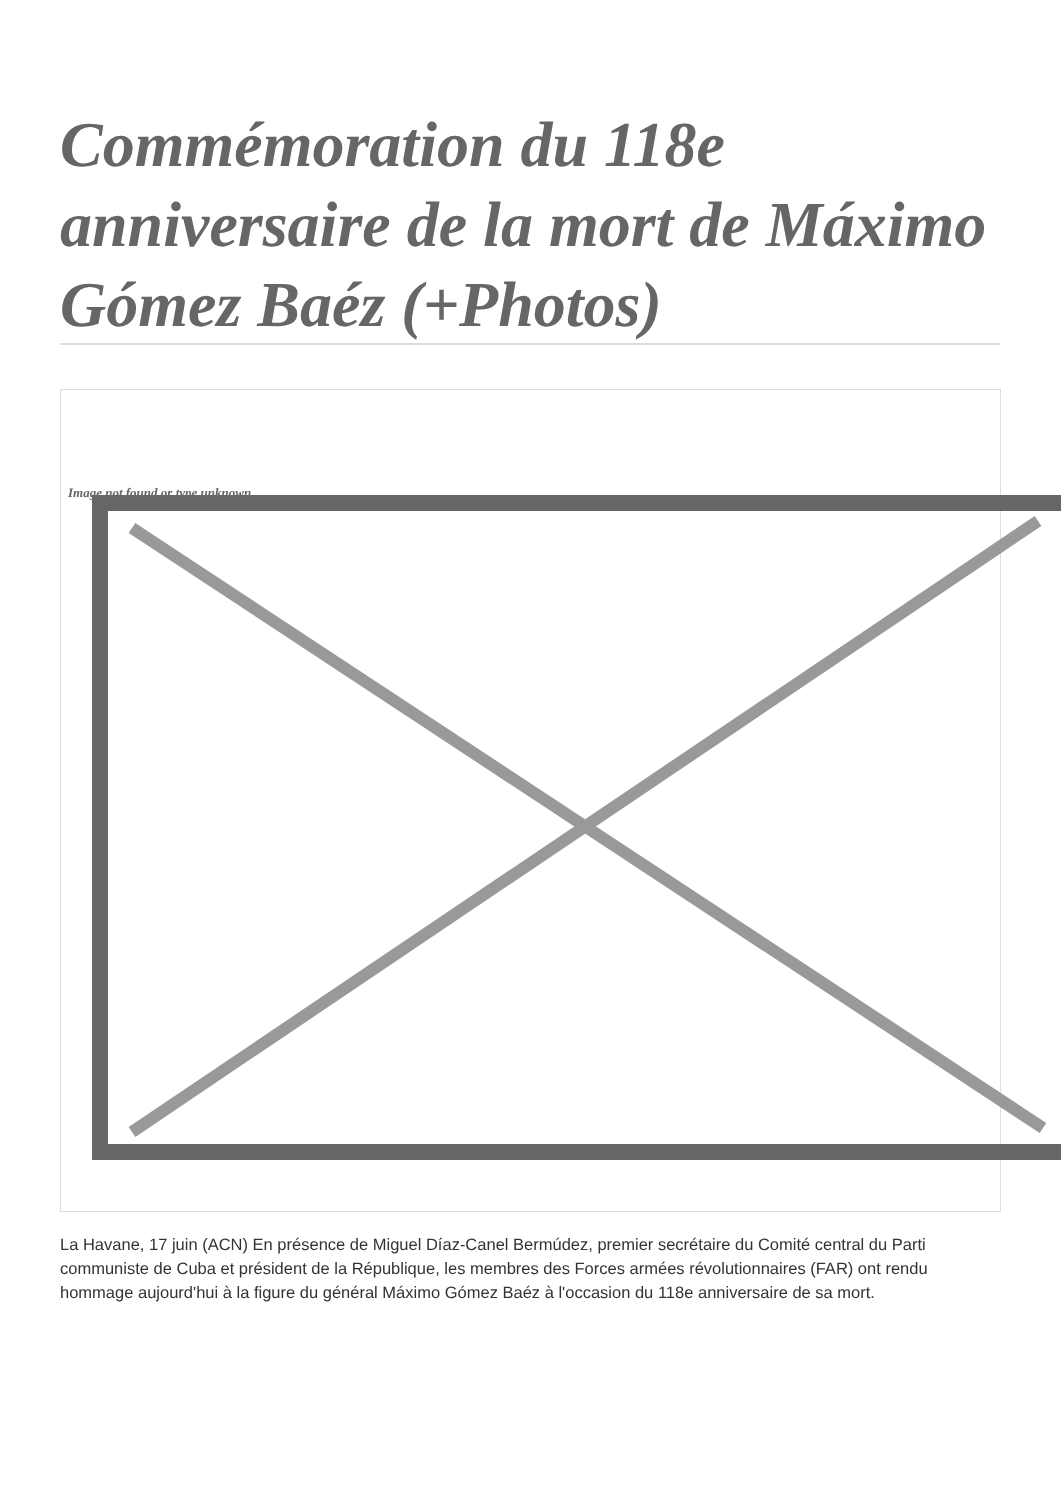Commémoration du 118e anniversaire de la mort de Máximo Gómez Baéz (+Photos)
Image not found or type unknown
La Havane, 17 juin (ACN) En présence de Miguel Díaz-Canel Bermúdez, premier secrétaire du Comité central du Parti communiste de Cuba et président de la République, les membres des Forces armées révolutionnaires (FAR) ont rendu hommage aujourd'hui à la figure du général Máximo Gómez Baéz à l'occasion du 118e anniversaire de sa mort.